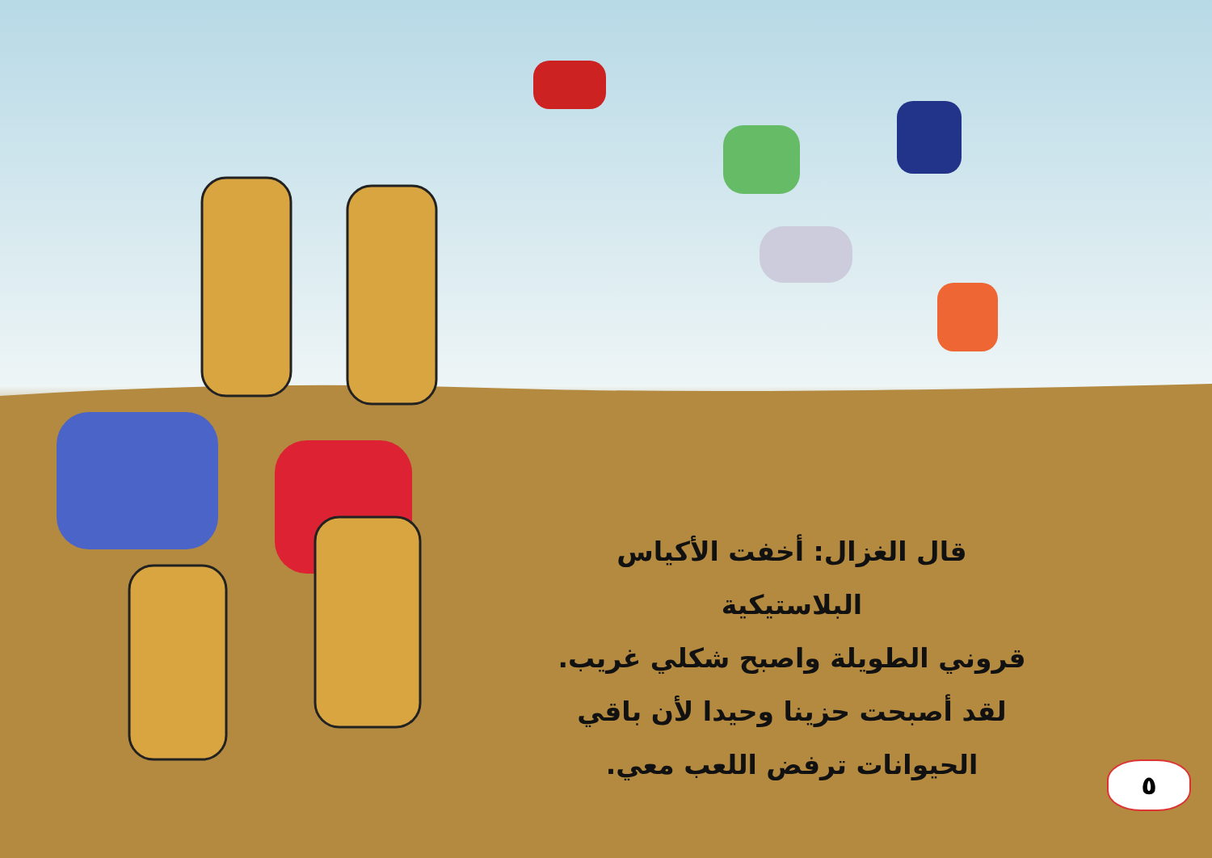قال الغزال: أخفت الأكياس البلاستيكية
قروني الطويلة واصبح شكلي غريب.
لقد أصبحت حزينا وحيدا لأن باقي
الحيوانات ترفض اللعب معي.
٥